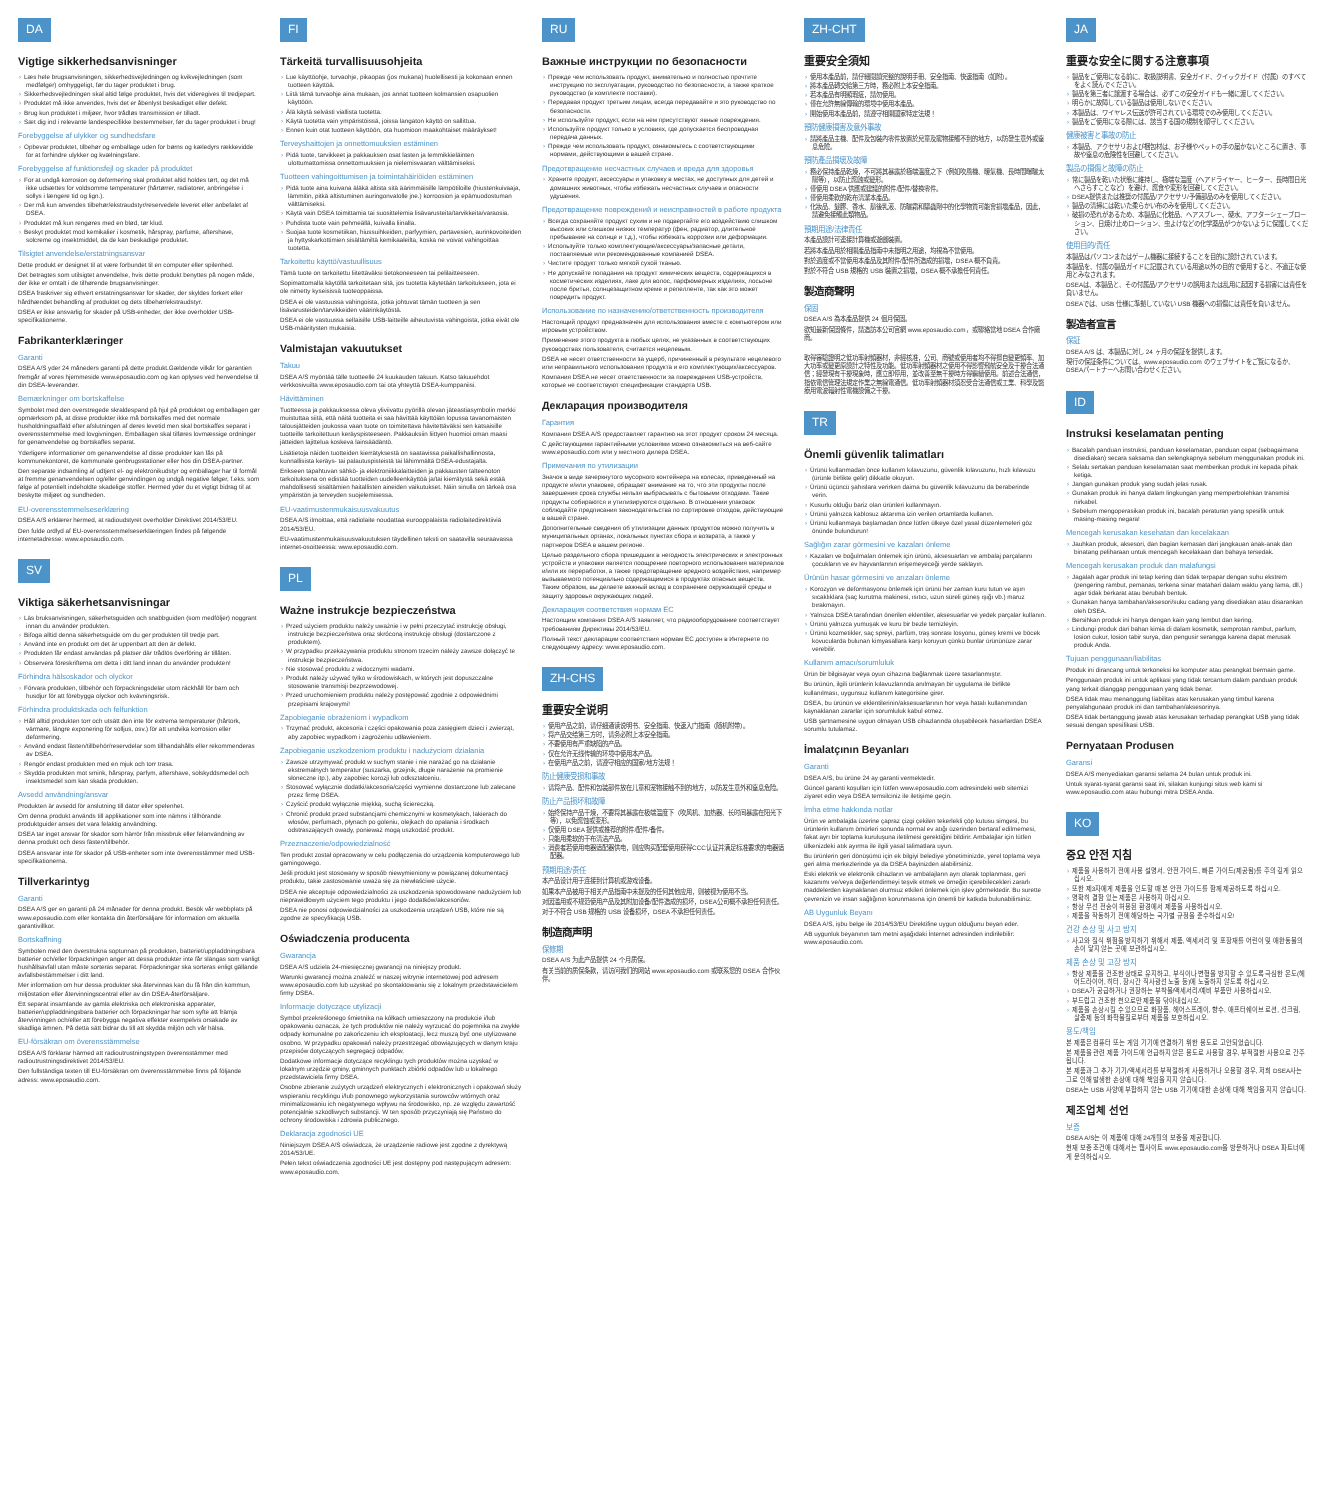DA
Vigtige sikkerhedsanvisninger
Læs hele brugsanvisningen, sikkerhedsvejledningen og kvikvejledningen (som medfølger) omhyggeligt, før du tager produktet i brug.
Sikkerhedsvejledningen skal altid følge produktet, hvis det videregives til tredjepart.
Produktet må ikke anvendes, hvis det er åbenlyst beskadiget eller defekt.
Brug kun produktet i miljøer, hvor trådløs transmission er tilladt.
Sæt dig ind i relevante landespecifikke bestemmelser, før du tager produktet i brug!
Forebyggelse af ulykker og sundhedsfare
Opbevar produktet, tilbehør og emballage uden for børns og kæledyrs rækkevidde for at forhindre ulykker og kvælningsfare.
Forebyggelse af funktionsfejl og skader på produktet
For at undgå korrosion og deformering skal produktet altid holdes tørt, og det må ikke udsættes for voldsomme temperaturer (hårtørrer, radiatorer, anbringelse i sollys i længere tid og lign.).
Der må kun anvendes tilbehør/ekstraudstyr/reservedele leveret eller anbefalet af DSEA.
Produktet må kun rengøres med en blød, tør klud.
Beskyt produktet mod kemikalier i kosmetik, hårspray, parfume, aftershave, solcreme og insektmiddel, da de kan beskadige produktet.
Tilsigtet anvendelse/erstatningsansvar
Dette produkt er designet til at være forbundet til en computer eller spilenhed.
Det betragtes som utilsigtet anvendelse, hvis dette produkt benyttes på nogen måde, der ikke er omtalt i de tilhørende brugsanvisninger.
DSEA fraskriver sig ethvert erstatningsansvar for skader, der skyldes forkert eller hårdhændet behandling af produktet og dets tilbehør/ekstraudstyr.
DSEA er ikke ansvarlig for skader på USB-enheder, der ikke overholder USB-specifikationerne.
Fabrikanterklæringer
Garanti
DSEA A/S yder 24 måneders garanti på dette produkt.Gældende vilkår for garantien fremgår af vores hjemmeside www.eposaudio.com og kan oplyses ved henvendelse til din DSEA-leverandør.
Bemærkninger om bortskaffelse
Symbolet med den overstregede skraldespand på hjul på produktet og emballagen gør opmærksom på, at disse produkter ikke må bortskaffes med det normale husholdningsaffald efter afslutningen af deres levetid men skal bortskaffes separat i overensstemmelse med lovgivningen. Emballagen skal tilføres lovmæssige ordninger for genanvendelse og bortskaffes separat.
Yderligere informationer om genanvendelse af disse produkter kan fås på kommunekontoret, de kommunale genbrugsstationer eller hos din DSEA-partner.
Den separate indsamling af udtjent el- og elektronikudstyr og emballager har til formål at fremme genanvendelsen og/eller genvindingen og undgå negative følger, f.eks. som følge af potentielt indeholdte skadelige stoffer. Hermed yder du et vigtigt bidrag til at beskytte miljøet og sundheden.
EU-overensstemmelseserklæring
DSEA A/S erklærer hermed, at radioudstyret overholder Direktivet 2014/53/EU.
Den fulde ordlyd af EU-overensstemmelseserklæringen findes på følgende internetadresse: www.eposaudio.com.
SV
Viktiga säkerhetsanvisningar
Läs bruksanvisningen, säkerhetsguiden och snabbguiden (som medföljer) noggrant innan du använder produkten.
Bifoga alltid denna säkerhetsguide om du ger produkten till tredje part.
Använd inte en produkt om det är uppenbart att den är defekt.
Produkten får endast användas på platser där trådlös överföring är tillåten.
Observera föreskrifterna om detta i ditt land innan du använder produkten!
Förhindra hälsoskador och olyckor
Förvara produkten, tillbehör och förpackningsdelar utom räckhåll för barn och husdjur för att förebygga olyckor och kvävningsrisk.
Förhindra produktskada och felfunktion
Håll alltid produkten torr och utsätt den inte för extrema temperaturer (hårtork, värmare, längre exponering för solljus, osv.) för att undvika korrosion eller deformering.
Använd endast fästen/tillbehör/reservdelar som tillhandahålls eller rekommenderas av DSEA.
Rengör endast produkten med en mjuk och torr trasa.
Skydda produkten mot smink, hårspray, parfym, aftershave, solskyddsmedel och insektsmedel som kan skada produkten.
Avsedd användning/ansvar
Produkten är avsedd för anslutning till dator eller spelenhet.
Om denna produkt används till applikationer som inte nämns i tillhörande produktguider anses det vara felaktig användning.
DSEA tar inget ansvar för skador som härrör från missbruk eller felanvändning av denna produkt och dess fästen/tillbehör.
DSEA ansvarar inte för skador på USB-enheter som inte överensstämmer med USB-specifikationerna.
Tillverkarintyg
Garanti
DSEA A/S ger en garanti på 24 månader för denna produkt. Besök vår webbplats på www.eposaudio.com eller kontakta din återförsäljare för information om aktuella garantivillkor.
Bortskaffning
Symbolen med den överstrukna soptunnan på produkten, batteriet/uppladdningsbara batterier och/eller förpackningen anger att dessa produkter inte får slängas som vanligt hushållsavfall utan måste sorteras separat. Förpackningar ska sorteras enligt gällande avfallsbestämmelser i ditt land.
Mer information om hur dessa produkter ska återvinnas kan du få från din kommun, miljöstation eller återvinningscentral eller av din DSEA-återförsäljare.
Ett separat insamlande av gamla elektriska och elektroniska apparater, batterier/uppladdningsbara batterier och förpackningar har som syfte att främja återvinningen och/eller att förebygga negativa effekter exempelvis orsakade av skadliga ämnen. På detta sätt bidrar du till att skydda miljön och vår hälsa.
EU-försäkran om överensstämmelse
DSEA A/S förklarar härmed att radioutrustningstypen överensstämmer med radioutrustningsdirektivet 2014/53/EU.
Den fullständiga texten till EU-försäkran om överensstämmelse finns på följande adress: www.eposaudio.com.
FI
Tärkeitä turvallisuusohjeita
Lue käyttöohje, turvaohje, pikaopas (jos mukana) huolellisesti ja kokonaan ennen tuotteen käyttöä.
Liitä tämä turvaohje aina mukaan, jos annat tuotteen kolmansien osapuolien käyttöön.
Älä käytä selvästi viallista tuotetta.
Käytä tuotetta vain ympäristöissä, joissa langaton käyttö on sallittua.
Ennen kuin otat tuotteen käyttöön, ota huomioon maakohtaiset määräykset!
Terveyshaittojen ja onnettomuuksien estäminen
Pidä tuote, tarvikkeet ja pakkauksen osat lasten ja lemmikkieläinten ulottumattomissa onnettomuuksien ja nielemisvaaran välttämiseksi.
Tuotteen vahingoittumisen ja toimintahäiriöiden estäminen
Pidä tuote aina kuivana äläkä altista sitä äärimmäisille lämpötiloille (hiustenkuivaaja, lämmitin, pitkä altistuminen auringonvalolle jne.) korroosion ja epämuodostuman välttämiseksi.
Käytä vain DSEA toimittamia tai suosittelemia lisävarusteita/tarvikkeita/varaosia.
Puhdista tuote vain pehmeällä, kuivalla liinalla.
Suojaa tuote kosmetiikan, hiussuihkeiden, parfyymien, partavesien, aurinkovoiteiden ja hyttyskarkottimien sisältämiltä kemikaaleilta, koska ne voivat vahingoittaa tuotetta.
Tarkoitettu käyttö/vastuullisuus
Tämä tuote on tarkoitettu liitettäväksi tietokoneeseen tai pelilaitteeseen.
Sopimattomalla käytöllä tarkoitetaan sitä, jos tuotetta käytetään tarkoitukseen, jota ei ole nimetty kyseisissä tuoteoppaissa.
DSEA ei ole vastuussa vahingoista, jotka johtuvat tämän tuotteen ja sen lisävarusteiden/tarvikkeiden väärinkäytöstä.
DSEA ei ole vastuussa sellaisille USB-laitteille aiheutuvista vahingoista, jotka eivät ole USB-määritysten mukaisia.
Valmistajan vakuutukset
Takuu
DSEA A/S myöntää tälle tuotteelle 24 kuukauden takuun. Katso takuuehdot verkkosivuilta www.eposaudio.com tai ota yhteyttä DSEA-kumppaniisi.
Hävittäminen
Tuotteessa ja pakkauksessa oleva yliviivattu pyörillä olevan jäteastiasymbolin merkki muistuttaa siitä, että näitä tuotteita ei saa hävittää käyttöiän lopussa tavanomaisten talousjätteiden joukossa vaan tuote on toimitettava hävitettäväksi sen katsaisille tuotteille tarkoitettuun keräyspisteeseen. Pakkauksiin liittyen huomioi oman maasi jätteiden lajittelua koskeva lainsäädäntö.
Lisätietoja näiden tuotteiden kierrätyksestä on saatavissa paikallishallinnosta, kunnallisista keräys- tai palautuspisteistä tai lähimmältä DSEA-edustajalta.
Erikseen tapahtuvan sähkö- ja elektroniikkalaitteiden ja pakkausten talteenoton tarkoituksena on edistää tuotteiden uudelleenkäyttöä ja/tai kierrätystä sekä estää mahdollisesti sisältämien haitallisten aineiden vaikutukset. Näin sinulla on tärkeä osa ympäristön ja terveyden suojelemisessa.
EU-vaatimustenmukaisuusvakuutus
DSEA A/S ilmoittaa, että radiolaite noudattaa eurooppalaista radiolaitedirektiiviä 2014/53/EU.
EU-vaatimustenmukaisuusvakuutuksen täydellinen teksti on saatavilla seuraavassa internet-osoitteessa: www.eposaudio.com.
PL
Ważne instrukcje bezpieczeństwa
Przed użyciem produktu należy uważnie i w pełni przeczytać instrukcję obsługi, instrukcje bezpieczeństwa oraz skróconą instrukcję obsługi (dostarczone z produktem).
W przypadku przekazywania produktu stronom trzecim należy zawsze dołączyć te instrukcje bezpieczeństwa.
Nie stosować produktu z widocznymi wadami.
Produkt należy używać tylko w środowiskach, w których jest dopuszczalne stosowanie transmisji bezprzewodowej.
Przed uruchomieniem produktu należy postępować zgodnie z odpowiednimi przepisami krajowymi!
Zapobieganie obrażeniom i wypadkom
Trzymać produkt, akcesoria i części opakowania poza zasięgiem dzieci i zwierząt, aby zapobiec wypadkom i zagrożeniu udławieniem.
Zapobieganie uszkodzeniom produktu i nadużyciom działania
Zawsze utrzymywać produkt w suchym stanie i nie narażać go na działanie ekstremalnych temperatur (suszarka, grzejnik, długie narażenie na promienie słoneczne itp.), aby zapobiec korozji lub odkształceniu.
Stosować wyłącznie dodatki/akcesoria/części wymienne dostarczone lub zalecane przez firmę DSEA.
Czyścić produkt wyłącznie miękką, suchą ściereczką.
Chronić produkt przed substancjami chemicznymi w kosmetykach, lakierach do włosów, perfumach, płynach po goleniu, olejkach do opalania i środkach odstraszających owady, ponieważ mogą uszkodzić produkt.
Przeznaczenie/odpowiedzialność
Ten produkt został opracowany w celu podłączenia do urządzenia komputerowego lub gamingowego.
Jeśli produkt jest stosowany w sposób niewymieniony w powiązanej dokumentacji produktu, takie zastosowanie uważa się za niewłaściwe użycie.
DSEA nie akceptuje odpowiedzialności za uszkodzenia spowodowane nadużyciem lub niepraw­idłowym użyciem tego produktu i jego dodatków/akcesoriów.
DSEA nie ponosi odpowiedzialności za uszkodzenia urządzeń USB, które nie są zgodne ze specyfikacją USB.
Oświadczenia producenta
Gwarancja
DSEA A/S udziela 24-miesięcznej gwarancji na niniejszy produkt.
Warunki gwarancji można znaleźć w naszej witrynie internetowej pod adresem www.eposaudio.com lub uzyskać po skontaktowaniu się z lokalnym przedstawicielem firmy DSEA.
Informacje dotyczące utylizacji
Symbol przekreślonego śmietnika na kółkach umieszczony na produkcie i/lub opakowaniu oznacza, że tych produktów nie należy wyrzucać do pojemnika na zwykłe odpady komunalne po zakończeniu ich eksploatacji, lecz muszą być one utylizowane osobno. W przypadku opakowań należy przestrzegać obowiązujących w danym kraju przepisów dotyczących segregacji odpadów.
Dodatkowe informacje dotyczące recyklingu tych produktów można uzyskać w lokalnym urzędzie gminy, gminnych punktach zbiórki odpadów lub u lokalnego przedstawiciela firmy DSEA.
Osobne zbieranie zużytych urządzeń elektrycznych i elektronicznych i opakowań służy wspieraniu recyklingu i/lub ponownego wykorzystania surowców wtórnych oraz minimalizowaniu ich negatywnego wpływu na środowisko, np. ze względu zawartość potencjalnie szkodliwych substancji. W ten sposób przyczyniają się Państwo do ochrony środowiska i zdrowia publicznego.
Deklaracja zgodności UE
Niniejszym DSEA A/S oświadcza, że urządzenie radiowe jest zgodne z dyrektywą 2014/53/UE.
Pełen tekst oświadczenia zgodności UE jest dostępny pod następującym adresem: www.eposaudio.com.
RU
Важные инструкции по безопасности
Прежде чем использовать продукт, внимательно и полностью прочтите инструкцию по эксплуатации, руководство по безопасности, а также краткое руководство (в комплекте поставки).
Передавая продукт третьим лицам, всегда передавайте и это руководство по безопасности.
Не используйте продукт, если на нем присутствуют явные повреждения.
Используйте продукт только в условиях, где допускается беспроводная передача данных.
Прежде чем использовать продукт, ознакомьтесь с соответствующими нормами, действующими в вашей стране.
Предотвращение несчастных случаев и вреда для здоровья
Храните продукт, аксессуары и упаковку в местах, не доступных для детей и домашних животных, чтобы избежать несчастных случаев и опасности удушения.
Предотвращение повреждений и неисправностей в работе продукта
Всегда сохраняйте продукт сухим и не подвергайте его воздействию слишком высоких или слишком низких температур (фен, радиатор, длительное пребывание на солнце и т.д.), чтобы избежать коррозии или деформации.
Используйте только комплектующие/аксессуары/запасные детали, поставляемые или рекомендованные компанией DSEA.
Чистите продукт только мягкой сухой тканью.
Не допускайте попадания на продукт химических веществ, содержащихся в косметических изделиях, лаке для волос, парфюмерных изделиях, лосьоне после бритья, солнцезащитном креме и репелленте, так как это может повредить продукт.
Использование по назначению/ответственность производителя
Настоящий продукт предназначен для использования вместе с компьютером или игровым устройством.
Применение этого продукта в любых целях, не указанных в соответствующих руководствах пользователя, считается нецелевым.
DSEA не несет ответственности за ущерб, причиненный в результате нецелевого или неправильного использования продукта и его комплектующих/аксессуаров.
Компания DSEA не несет ответственности за повреждения USB-устройств, которые не соответствуют спецификации стандарта USB.
Декларация производителя
Гарантия
Компания DSEA A/S предоставляет гарантию на этот продукт сроком 24 месяца.
С действующими гарантийными условиями можно ознакомиться на веб-сайте www.eposaudio.com или у местного дилера DSEA.
Примечания по утилизации
Значок в виде зачеркнутого мусорного контейнера на колесах, приведенный на продукте и/или упаковке, обращает внимание на то, что эти продукты после завершения срока службы нельзя выбрасывать с бытовыми отходами. Такие продукты собираются и утилизируются отдельно. В отношении упаковок соблюдайте предписания законодательства по сортировке отходов, действующие в вашей стране.
Дополнительные сведения об утилизации данных продуктов можно получить в муниципальных органах, локальных пунктах сбора и возврата, а также у партнеров DSEA в вашем регионе.
Целью раздельного сбора пришедших в негодность электрических и электронных устройств и упаковки является поощрение повторного использования материалов и/или их переработки, а также предотвращение вредного воздействия, например вызываемого потенциально содержащимися в продуктах опасных веществ. Таким образом, вы делаете важный вклад в сохранение окружающей среды и защиту здоровья окружающих людей.
Декларация соответствия нормам ЕС
Настоящим компания DSEA A/S заявляет, что радиооборудование соответствует требованиям Директивы 2014/53/EU.
Полный текст декларации соответствия нормам ЕС доступен в Интернете по следующему адресу: www.eposaudio.com.
ZH-CHS
重要安全说明
使用产品之前，请仔细通读说明书、安全指南、快速入门指南（随机附带）。
将产品交给第三方时，请务必附上本安全指南。
不要使用有严重缺陷的产品。
仅在允许无线传输的环境中使用本产品。
在使用产品之前，请遵守相应的国家/地方法规！
防止健康受损和事故
请将产品、配件和包装部件放在儿童和宠物接触不到的地方，以防发生意外和窒息危险。
防止产品损坏和故障
始终保持产品干燥，不要将其暴露在极端温度下（吹风机、加热器、长时间暴露在阳光下等），以免腐蚀或变形。
仅使用 DSEA 提供或推荐的附件/配件/备件。
只能用柔软的干布清洁产品。
消费者若使用电器适配器供电，则应购买配套使用获得CCC认证并满足标准要求的电器适配器。
预期用途/责任
本产品设计用于连接到计算机或游戏设备。
如果本产品被用于相关产品指南中未提及的任何其他应用，则被视为使用不当。
对因滥用或不规范使用产品及其附加设备/配件造成的损坏，DSEA公司概不承担任何责任。
对于不符合 USB 规格的 USB 设备损坏，DSEA 不承担任何责任。
制造商声明
保修期
DSEA A/S 为此产品提供 24 个月质保。
有关当前的质保条款，请访问我们的网站 www.eposaudio.com 或联系您的 DSEA 合作伙伴。
ZH-CHT
重要安全須知
使用本產品前，請仔細閱讀完整的說明手冊、安全指南、快速指南（如附）。
將本產品轉交給第三方時，務必附上本安全指南。
若本產品有明顯瑕疵，請勿使用。
僅在允許無線傳輸的環境中使用本產品。
開始使用本產品前，請遵守相關國家特定法規！
預防健康損害及意外事故
請將產品主機、配件及包裝內零件放置於兒童及寵物接觸不到的地方，以防發生意外或窒息危險。
預防產品損壞及故障
務必保持產品乾燥，不可將其暴露於極端溫度之下（例如吹風機、暖氣機、長時間曝曬太陽等），以防止腐蝕或變形。
僅使用 DSEA 供應或建議的附件/配件/替換零件。
僅使用柔軟的乾布清潔本產品。
化妝品、髮膠、香水、鬍後乳液、防曬霜和驅蟲劑中的化學物質可能會損壞產品，因此，請避免接觸此類物品。
預期用途/法律責任
本產品設計可連接計算機或遊戲裝置。
若將本產品用於相關產品指南中未指明之用途，均視為不當使用。
對於過度或不當使用本產品及其附件/配件所造成的損壞，DSEA 概不負責。
對於不符合 USB 規格的 USB 裝置之損壞，DSEA 概不承擔任何責任。
製造商聲明
保固
DSEA A/S 為本產品提供 24 個月保固。
欲知最新保固條件，請造訪本公司官網 www.eposaudio.com，或聯絡當地 DSEA 合作廠商。
取得審驗證明之低功率射頻器材，非經核准，公司、商號或使用者均不得擅自變更頻率、加大功率或變更原設計之特性及功能。低功率射頻器材之使用不得影響飛航安全及干擾合法通信；經發現有干擾現象時，應立即停用，並改善至無干擾時方得繼續使用。前述合法通信，指依電信管理法規定作業之無線電通信。低功率射頻器材須忍受合法通信或工業、科學及醫療用電波輻射性電機設備之干擾。
TR
Önemli güvenlik talimatları
Ürünü kullanmadan önce kullanım kılavuzunu, güvenlik kılavuzunu, hızlı kılavuzu (ürünle birlikte gelir) dikkatle okuyun.
Ürünü üçüncü şahıslara verirken daima bu güvenlik kılavuzunu da beraberinde verin.
Kusurlu olduğu bariz olan ürünleri kullanmayın.
Ürünü yalnızca kablosuz aktarıma izin verilen ortamlarda kullanın.
Ürünü kullanmaya başlamadan önce lütfen ülkeye özel yasal düzenlemeleri göz önünde bulundurun!
Sağlığın zarar görmesini ve kazaları önleme
Kazaları ve boğulmaları önlemek için ürünü, aksesuarları ve ambalaj parçalarını çocukların ve ev hayvanlarının erişemeyeceği yerde saklayın.
Ürünün hasar görmesini ve arızaları önleme
Korozyon ve deformasyonu önlemek için ürünü her zaman kuru tutun ve aşırı sıcaklıklara (saç kurutma makinesi, ısıtıcı, uzun süreli güneş ışığı vb.) maruz bırakmayın.
Yalnızca DSEA tarafından önerilen eklentiler, aksesuarlar ve yedek parçalar kullanın.
Ürünü yalnızca yumuşak ve kuru bir bezle temizleyin.
Ürünü kozmetikler, saç spreyi, parfüm, traş sonrası losyonu, güneş kremi ve böcek kovucularda bulunan kimyasallara karşı koruyun çünkü bunlar ürününüze zarar verebilir.
Kullanım amacı/sorumluluk
Ürün bir bilgisayar veya oyun cihazına bağlanmak üzere tasarlanmıştır.
Bu ürünün, ilgili ürünlerin kılavuzlarında anılmayan bir uygulama ile birlikte kullanılması, uygunsuz kullanım kategorisine girer.
DSEA, bu ürünün ve eklentilerinin/aksesuarlarının hor veya hatalı kullanımından kaynaklanan zararlar için sorumluluk kabul etmez.
USB şartnamesine uygun olmayan USB cihazlarında oluşabilecek hasarlardan DSEA sorumlu tutulamaz.
İmalatçının Beyanları
Garanti
DSEA A/S, bu ürüne 24 ay garanti vermektedir.
Güncel garanti koşulları için lütfen www.eposaudio.com adresindeki web sitemizi ziyaret edin veya DSEA temsilciniz ile iletişime geçin.
İmha etme hakkında notlar
Ürün ve ambalajda üzerine çapraz çizgi çekilen tekerlekli çöp kutusu simgesi, bu ürünlerin kullanım ömürleri sonunda normal ev atığı üzerinden bertaraf edilmemesi, fakat ayrı bir toplama kuruluşuna iletilmesi gerektiğini bildirir. Ambalajlar için lütfen ülkenizdeki atık ayırma ile ilgili yasal talimatlara uyun.
Bu ürünlerin geri dönüşümü için ek bilgiyi belediye yönetiminizde, yerel toplama veya geri alma merkezlerinde ya da DSEA bayinizden alabilirsiniz.
Eski elektrik ve elektronik cihazların ve ambalajların ayrı olarak toplanması, geri kazanımı ve/veya değerlendirmeyi teşvik etmek ve örneğin içerebilecekleri zararlı maddelerden kaynaklanan olumsuz etkileri önlemek için işlev görmektedir. Bu surette çevrenizin ve insan sağlığının korunmasına için önemli bir katkıda bulunabilirsiniz.
AB Uygunluk Beyanı
DSEA A/S, işbu belge ile 2014/53/EU Direktifine uygun olduğunu beyan eder.
AB uygunluk beyanının tam metni aşağıdaki İnternet adresinden indirilebilir: www.eposaudio.com.
JA
重要な安全に関する注意事項
製品をご使用になる前に、取扱説明書、安全ガイド、クイックガイド（付属）のすべてをよく読んでください。
製品を第三者に譲渡する場合は、必ずこの安全ガイドも一緒に渡してください。
明らかに故障している製品は使用しないでください。
本製品は、ワイヤレス伝送が許可されている環境でのみ使用してください。
製品をご使用になる際には、該当する国の規制を順守してください。
健康被害と事故の防止
本製品、アクセサリおよび梱包材は、お子様やペットの手の届かないところに置き、事故や窒息の危険性を回避してください。
製品の損傷と故障の防止
常に製品を乾いた状態に維持し、極端な温度（ヘアドライヤー、ヒーター、長時間日光へさらすことなど）を避け、腐食や変形を回避してください。
DSEA提供または推奨の付属品/アクセサリ/予備部品のみを使用してください。
製品の清掃には乾いた柔らかい布のみを使用してください。
破損の恐れがあるため、本製品に化粧品、ヘアスプレー、硬水、アフターシェーブローション、日焼け止めローション、虫よけなどの化学薬品がつかないように保護してください。
使用目的/責任
本製品はパソコンまたはゲーム機器に接続することを目的に設計されています。
本製品を、付属の製品ガイドに記載されている用途以外の目的で使用すると、不適正な使用とみなされます。
DSEAは、本製品と、その付属品/アクセサリの誤用または乱用に起因する損害には責任を負いません。
DSEAでは、USB 仕様に準拠していない USB 機器への損傷には責任を負いません。
製造者宣言
保証
DSEA A/S は、本製品に対し 24 ヶ月の保証を提供します。
現行の保証条件については、www.eposaudio.com のウェブサイトをご覧になるか、DSEAパートナーへお問い合わせください。
ID
Instruksi keselamatan penting
Bacalah panduan instruksi, panduan keselamatan, panduan cepat (sebagaimana disediakan) secara saksama dan selengkapnya sebelum menggunakan produk ini.
Selalu sertakan panduan keselamatan saat memberikan produk ini kepada pihak ketiga.
Jangan gunakan produk yang sudah jelas rusak.
Gunakan produk ini hanya dalam lingkungan yang memperbolehkan transmisi nirkabel.
Sebelum mengoperasikan produk ini, bacalah peraturan yang spesifik untuk masing-masing negara!
Mencegah kerusakan kesehatan dan kecelakaan
Jauhkan produk, aksesori, dan bagian kemasan dari jangkauan anak-anak dan binatang peliharaan untuk mencegah kecelakaan dan bahaya tersedak.
Mencegah kerusakan produk dan malafungsi
Jagalah agar produk ini tetap kering dan tidak terpapar dengan suhu ekstrem (pengering rambut, pemanas, terkena sinar matahari dalam waktu yang lama, dll.) agar tidak berkarat atau berubah bentuk.
Gunakan hanya tambahan/aksesori/suku cadang yang disediakan atau disarankan oleh DSEA.
Bersihkan produk ini hanya dengan kain yang lembut dan kering.
Lindungi produk dari bahan kimia di dalam kosmetik, semprotan rambut, parfum, losion cukur, losion tabir surya, dan pengusir serangga karena dapat merusak produk Anda.
Tujuan penggunaan/liabilitas
Produk ini dirancang untuk terkoneksi ke komputer atau perangkat bermain game.
Penggunaan produk ini untuk aplikasi yang tidak tercantum dalam panduan produk yang terkait dianggap penggunaan yang tidak benar.
DSEA tidak mau menanggung liabilitas atas kerusakan yang timbul karena penyalahgunaan produk ini dan tambahan/aksesorinya.
DSEA tidak bertanggung jawab atas kerusakan terhadap perangkat USB yang tidak sesuai dengan spesifikasi USB.
Pernyataan Produsen
Garansi
DSEA A/S menyediakan garansi selama 24 bulan untuk produk ini.
Untuk syarat-syarat garansi saat ini, silakan kunjungi situs web kami si www.eposaudio.com atau hubungi mitra DSEA Anda.
KO
중요 안전 지침
제품을 사용하기 전에 사용 설명서, 안전 가이드, 빠른 가이드(제공됨)를 주의 깊게 읽으십시오.
또한 제3자에게 제품을 인도할 때 본 안전 가이드를 함께 제공하도록 하십시오.
명확히 결함 있는 제품은 사용하지 마십시오.
항상 무선 전송이 허용된 환경에서 제품을 사용하십시오.
제품을 작동하기 전에 해당하는 국가별 규정을 준수하십시오!
건강 손상 및 사고 방지
사고와 질식 위험을 방지하기 위해서 제품, 액세서리 및 포장재를 어린이 및 애완동물의 손이 닿지 않는 곳에 보관하십시오.
제품 손상 및 고장 방지
항상 제품을 건조한 상태로 유지하고, 부식이나 변형을 방지할 수 있도록 극심한 온도(헤어드라이어, 히터, 장시간 직사광선 노출 등)에 노출하지 않도록 하십시오.
DSEA가 공급하거나 권장하는 부착물/액세서리/예비 부품만 사용하십시오.
부드럽고 건조한 천으로만 제품을 닦아내십시오.
제품을 손상시킬 수 있으므로 화장품, 헤어스프레이, 향수, 애프터쉐이브 로션, 선크림, 살충제 등의 화학물질로부터 제품을 보호하십시오.
용도/책임
본 제품은 컴퓨터 또는 게임 기기에 연결하기 위한 용도로 고안되었습니다.
본 제품을 관련 제품 가이드에 언급하지 않은 용도로 사용할 경우, 부적절한 사용으로 간주됩니다.
본 제품과 그 추가 기기/액세서리를 부적절하게 사용하거나 오용할 경우, 저희 DSEA사는 그로 인해 발생한 손상에 대해 책임을 지지 않습니다.
DSEA는 USB 사양에 부합하지 않는 USB 기기에 대한 손상에 대해 책임을 지지 않습니다.
제조업체 선언
보증
DSEA A/S는 이 제품에 대해 24개월의 보증을 제공합니다.
현재 보증 조건에 대해서는 웹사이트 www.eposaudio.com을 방문하거나 DSEA 파트너에게 문의하십시오.